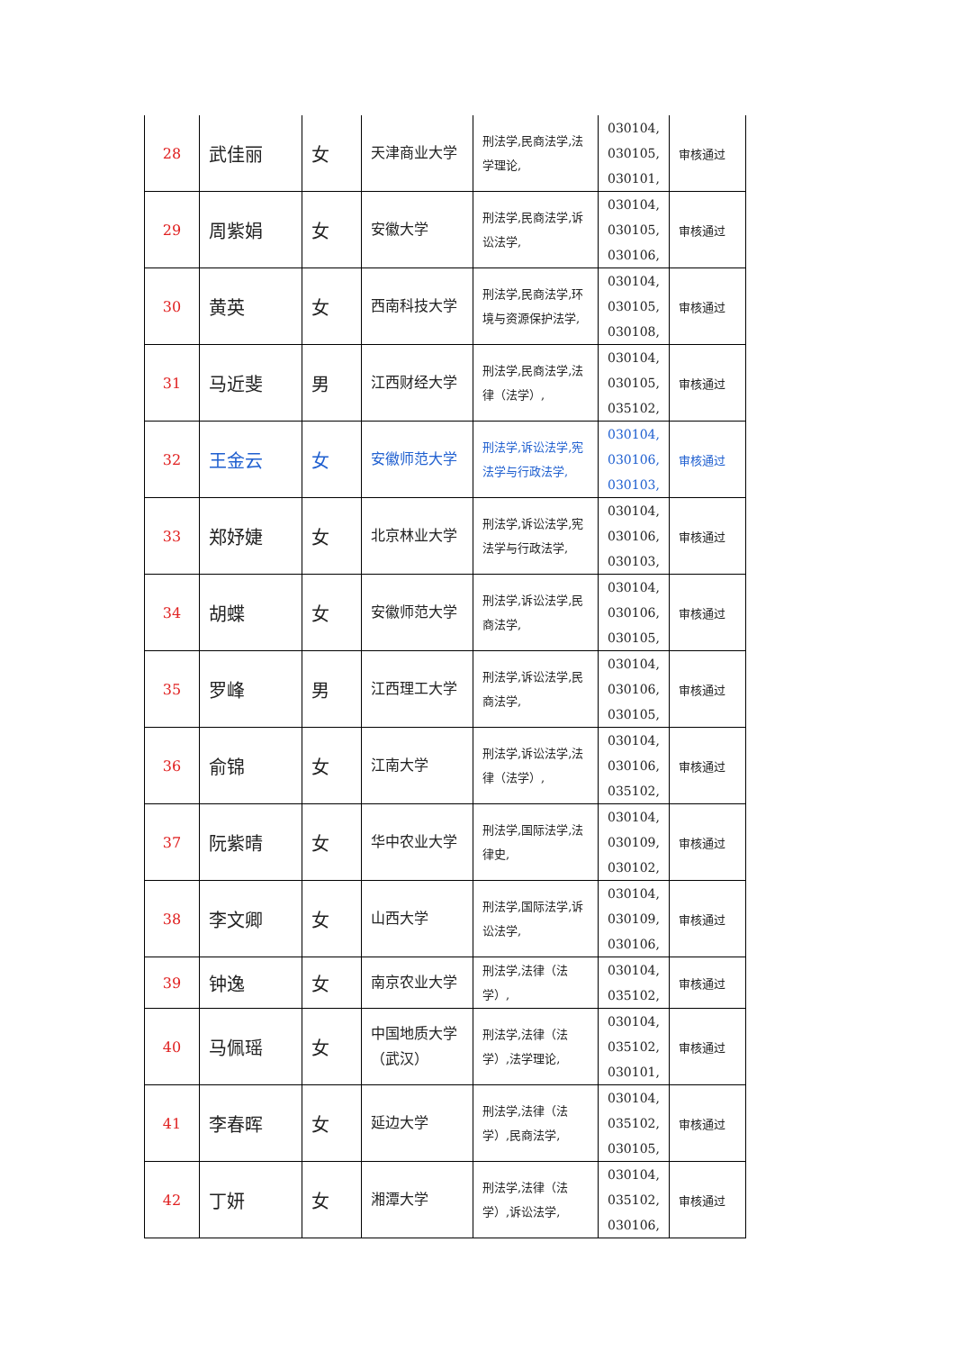| 28 | 武佳丽 | 女 | 天津商业大学 | 刑法学,民商法学,法学理论, | 030104, 030105, 030101, | 审核通过 |
| 29 | 周紫娟 | 女 | 安徽大学 | 刑法学,民商法学,诉讼法学, | 030104, 030105, 030106, | 审核通过 |
| 30 | 黄英 | 女 | 西南科技大学 | 刑法学,民商法学,环境与资源保护法学, | 030104, 030105, 030108, | 审核通过 |
| 31 | 马近斐 | 男 | 江西财经大学 | 刑法学,民商法学,法律（法学）, | 030104, 030105, 035102, | 审核通过 |
| 32 | 王金云 | 女 | 安徽师范大学 | 刑法学,诉讼法学,宪法学与行政法学, | 030104, 030106, 030103, | 审核通过 |
| 33 | 郑妤婕 | 女 | 北京林业大学 | 刑法学,诉讼法学,宪法学与行政法学, | 030104, 030106, 030103, | 审核通过 |
| 34 | 胡蝶 | 女 | 安徽师范大学 | 刑法学,诉讼法学,民商法学, | 030104, 030106, 030105, | 审核通过 |
| 35 | 罗峰 | 男 | 江西理工大学 | 刑法学,诉讼法学,民商法学, | 030104, 030106, 030105, | 审核通过 |
| 36 | 俞锦 | 女 | 江南大学 | 刑法学,诉讼法学,法律（法学）, | 030104, 030106, 035102, | 审核通过 |
| 37 | 阮紫晴 | 女 | 华中农业大学 | 刑法学,国际法学,法律史, | 030104, 030109, 030102, | 审核通过 |
| 38 | 李文卿 | 女 | 山西大学 | 刑法学,国际法学,诉讼法学, | 030104, 030109, 030106, | 审核通过 |
| 39 | 钟逸 | 女 | 南京农业大学 | 刑法学,法律（法学）, | 030104, 035102, | 审核通过 |
| 40 | 马佩瑶 | 女 | 中国地质大学（武汉） | 刑法学,法律（法学）,法学理论, | 030104, 035102, 030101, | 审核通过 |
| 41 | 李春晖 | 女 | 延边大学 | 刑法学,法律（法学）,民商法学, | 030104, 035102, 030105, | 审核通过 |
| 42 | 丁妍 | 女 | 湘潭大学 | 刑法学,法律（法学）,诉讼法学, | 030104, 035102, 030106, | 审核通过 |